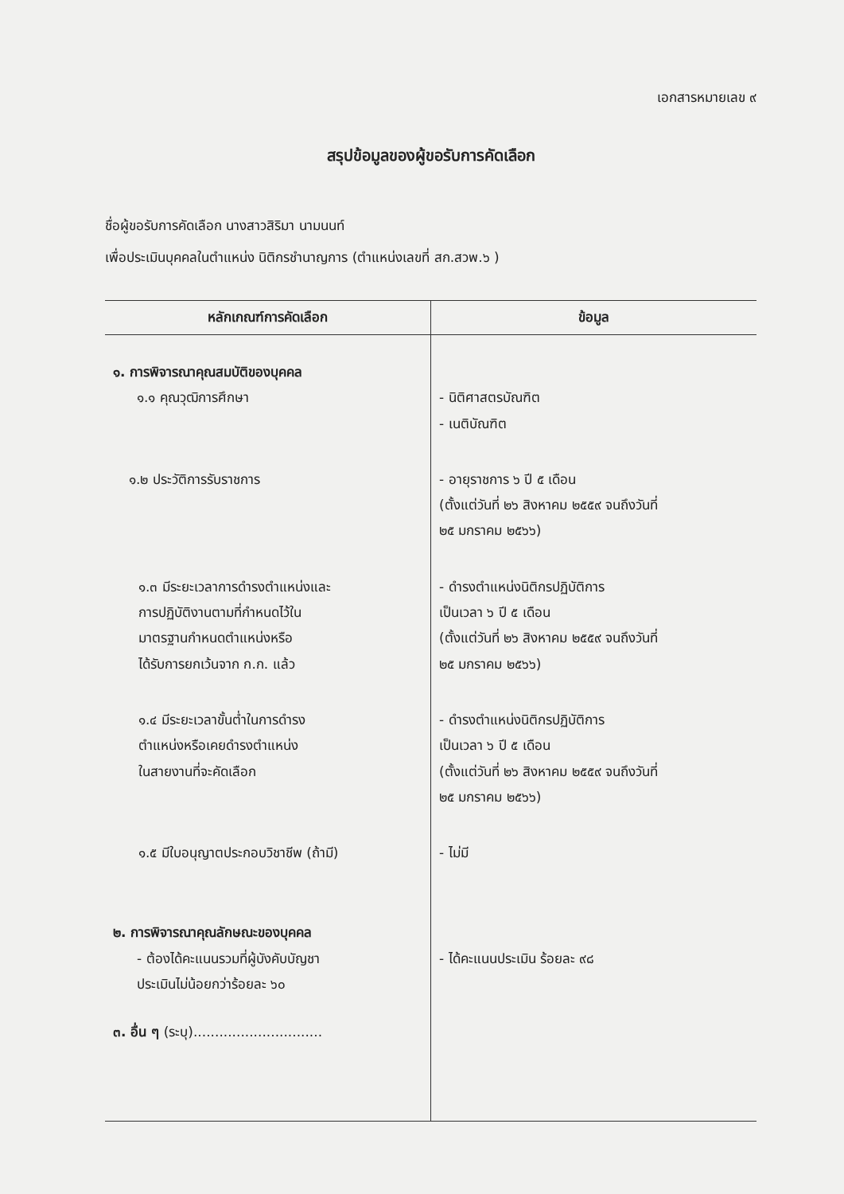เอกสารหมายเลข ๙
สรุปข้อมูลของผู้ขอรับการคัดเลือก
ชื่อผู้ขอรับการคัดเลือก นางสาวสิริมา นามนนท์
เพื่อประเมินบุคคลในตำแหน่ง นิติกรชำนาญการ (ตำแหน่งเลขที่ สก.สวพ.๖ )
| หลักเกณฑ์การคัดเลือก | ข้อมูล |
| --- | --- |
| ๑. การพิจารณาคุณสมบัติของบุคคล ๑.๑ คุณวุฒิการศึกษา | - นิติศาสตรบัณฑิต - เนติบัณฑิต |
| ๑.๒ ประวัติการรับราชการ | - อายุราชการ ๖ ปี ๕ เดือน (ตั้งแต่วันที่ ๒๖ สิงหาคม ๒๕๕๙ จนถึงวันที่ ๒๕ มกราคม ๒๕๖๖) |
| ๑.๓ มีระยะเวลาการดำรงตำแหน่งและ การปฏิบัติงานตามที่กำหนดไว้ใน มาตรฐานกำหนดตำแหน่งหรือ ได้รับการยกเว้นจาก ก.ก. แล้ว | - ดำรงตำแหน่งนิติกรปฏิบัติการ เป็นเวลา ๖ ปี ๕ เดือน (ตั้งแต่วันที่ ๒๖ สิงหาคม ๒๕๕๙ จนถึงวันที่ ๒๕ มกราคม ๒๕๖๖) |
| ๑.๔ มีระยะเวลาขั้นต่ำในการดำรง ตำแหน่งหรือเคยดำรงตำแหน่ง ในสายงานที่จะคัดเลือก | - ดำรงตำแหน่งนิติกรปฏิบัติการ เป็นเวลา ๖ ปี ๕ เดือน (ตั้งแต่วันที่ ๒๖ สิงหาคม ๒๕๕๙ จนถึงวันที่ ๒๕ มกราคม ๒๕๖๖) |
| ๑.๕ มีใบอนุญาตประกอบวิชาชีพ (ถ้ามี) | - ไม่มี |
| ๒. การพิจารณาคุณลักษณะของบุคคล - ต้องได้คะแนนรวมที่ผู้บังคับบัญชา ประเมินไม่น้อยกว่าร้อยละ ๖๐ | - ได้คะแนนประเมิน ร้อยละ ๙๘ |
| ๓. อื่น ๆ (ระบุ).............................. | |